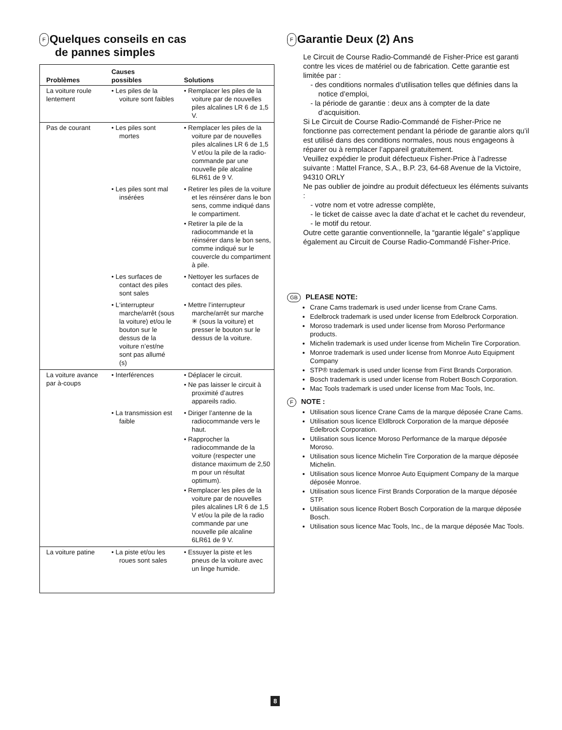F Quelques conseils en cas
de pannes simples
| Problèmes | Causes possibles | Solutions |
| --- | --- | --- |
| La voiture roule lentement | • Les piles de la voiture sont faibles | • Remplacer les piles de la voiture par de nouvelles piles alcalines LR 6 de 1,5 V. |
| Pas de courant | • Les piles sont mortes | • Remplacer les piles de la voiture par de nouvelles piles alcalines LR 6 de 1,5 V et/ou la pile de la radio-commande par une nouvelle pile alcaline 6LR61 de 9 V. |
| | • Les piles sont mal insérées | • Retirer les piles de la voiture et les réinsérer dans le bon sens, comme indiqué dans le compartiment. • Retirer la pile de la radiocommande et la réinsérer dans le bon sens, comme indiqué sur le couvercle du compartiment à pile. |
| | • Les surfaces de contact des piles sont sales | • Nettoyer les surfaces de contact des piles. |
| | • L‘interrupteur marche/arrêt (sous la voiture) et/ou le bouton sur le dessus de la voiture n’est/ne sont pas allumé (s) | • Mettre l’interrupteur marche/arrêt sur marche ✳ (sous la voiture) et presser le bouton sur le dessus de la voiture. |
| La voiture avance par à-coups | • Interférences | • Déplacer le circuit. • Ne pas laisser le circuit à proximité d’autres appareils radio. |
| | • La transmission est faible | • Diriger l’antenne de la radiocommande vers le haut. • Rapprocher la radiocommande de la voiture (respecter une distance maximum de 2,50 m pour un résultat optimum). • Remplacer les piles de la voiture par de nouvelles piles alcalines LR 6 de 1,5 V et/ou la pile de la radio commande par une nouvelle pile alcaline 6LR61 de 9 V. |
| La voiture patine | • La piste et/ou les roues sont sales | • Essuyer la piste et les pneus de la voiture avec un linge humide. |
F Garantie Deux (2) Ans
Le Circuit de Course Radio-Commandé de Fisher-Price est garanti contre les vices de matériel ou de fabrication. Cette garantie est limitée par :
- des conditions normales d’utilisation telles que définies dans la notice d’emploi,
- la période de garantie : deux ans à compter de la date d’acquisition.
Si Le Circuit de Course Radio-Commandé de Fisher-Price ne fonctionne pas correctement pendant la période de garantie alors qu’il est utilisé dans des conditions normales, nous nous engageons à réparer ou à remplacer l’appareil gratuitement.
Veuillez expédier le produit défectueux Fisher-Price à l’adresse suivante : Mattel France, S.A., B.P. 23, 64-68 Avenue de la Victoire, 94310 ORLY
Ne pas oublier de joindre au produit défectueux les éléments suivants :
- votre nom et votre adresse complète,
- le ticket de caisse avec la date d’achat et le cachet du revendeur,
- le motif du retour.
Outre cette garantie conventionnelle, la “garantie légale” s’applique également au Circuit de Course Radio-Commandé Fisher-Price.
GB PLEASE NOTE:
Crane Cams trademark is used under license from Crane Cams.
Edelbrock trademark is used under license from Edelbrock Corporation.
Moroso trademark is used under license from Moroso Performance products.
Michelin trademark is used under license from Michelin Tire Corporation.
Monroe trademark is used under license from Monroe Auto Equipment Company
STP® trademark is used under license from First Brands Corporation.
Bosch trademark is used under license from Robert Bosch Corporation.
Mac Tools trademark is used under license from Mac Tools, Inc.
F NOTE :
Utilisation sous licence Crane Cams de la marque déposée Crane Cams.
Utilisation sous licence Eldlbrock Corporation de la marque déposée Edelbrock Corporation.
Utilisation sous licence Moroso Performance de la marque déposée Moroso.
Utilisation sous licence Michelin Tire Corporation de la marque déposée Michelin.
Utilisation sous licence Monroe Auto Equipment Company de la marque déposée Monroe.
Utilisation sous licence First Brands Corporation de la marque déposée STP.
Utilisation sous licence Robert Bosch Corporation de la marque déposée Bosch.
Utilisation sous licence Mac Tools, Inc., de la marque déposée Mac Tools.
8